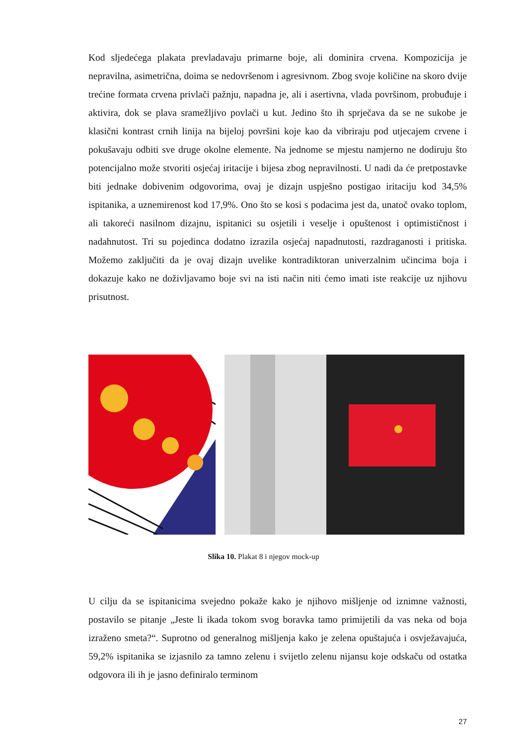Kod sljedećega plakata prevladavaju primarne boje, ali dominira crvena. Kompozicija je nepravilna, asimetrična, doima se nedovršenom i agresivnom. Zbog svoje količine na skoro dvije trećine formata crvena privlači pažnju, napadna je, ali i asertivna, vlada površinom, probuđuje i aktivira, dok se plava sramežljivo povlači u kut. Jedino što ih sprječava da se ne sukobe je klasični kontrast crnih linija na bijeloj površini koje kao da vibriraju pod utjecajem crvene i pokušavaju odbiti sve druge okolne elemente. Na jednome se mjestu namjerno ne dodiruju što potencijalno može stvoriti osjećaj iritacije i bijesa zbog nepravilnosti. U nadi da će pretpostavke biti jednake dobivenim odgovorima, ovaj je dizajn uspješno postigao iritaciju kod 34,5% ispitanika, a uznemirenost kod 17,9%. Ono što se kosi s podacima jest da, unatoč ovako toplom, ali takoreći nasilnom dizajnu, ispitanici su osjetili i veselje i opuštenost i optimističnost i nadahnutost. Tri su pojedinca dodatno izrazila osjećaj napadnutosti, razdraganosti i pritiska. Možemo zaključiti da je ovaj dizajn uvelike kontradiktoran univerzalnim učincima boja i dokazuje kako ne doživljavamo boje svi na isti način niti ćemo imati iste reakcije uz njihovu prisutnost.
Slika 10. Plakat 8 i njegov mock-up
U cilju da se ispitanicima svejedno pokaže kako je njihovo mišljenje od iznimne važnosti, postavilo se pitanje „Jeste li ikada tokom svog boravka tamo primijetili da vas neka od boja izraženo smeta?“. Suprotno od generalnog mišljenja kako je zelena opuštajuća i osvježavajuća, 59,2% ispitanika se izjasnilo za tamno zelenu i svijetlo zelenu nijansu koje odskaču od ostatka odgovora ili ih je jasno definiralo terminom
27